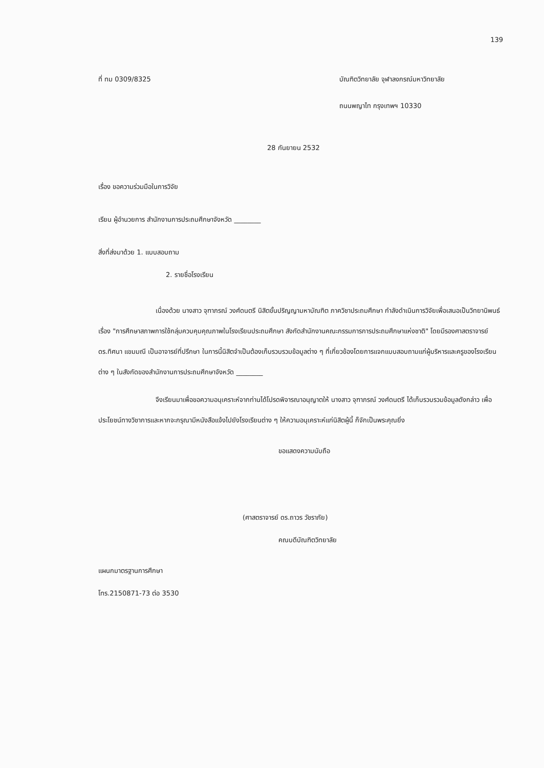139
ที่ ทม 0309/8325 บัณฑิตวิทยาลัย จุฬาลงกรณ์มหาวิทยาลัย
ถนนพญาไท กรุงเทพฯ 10330
28 กันยายน 2532
เรื่อง ขอความร่วมมือในการวิจัย
เรียน ผู้อำนวยการ สำนักงานการประถมศึกษาจังหวัด ________
สิ่งที่ส่งมาด้วย 1. แบบสอบถาม
2. รายชื่อโรงเรียน
เนื่องด้วย นางสาว จุฑาภรณ์ วงศ์ดนตรี นิสิตขั้นปริญญามหาบัณฑิต ภาควิชาประถมศึกษา กำลังดำเนินการวิจัยเพื่อเสนอเป็นวิทยานิพนธ์เรื่อง "การศึกษาสภาพการใช้กลุ่มควบคุมคุณภาพในโรงเรียนประถมศึกษา สังกัดสำนักงานคณะกรรมการการประถมศึกษาแห่งชาติ" โดยมีรองศาสตราจารย์ ดร.ทิศนา แขมมณี เป็นอาจารย์ที่ปรึกษา ในการนี้นิสิตจำเป็นต้องเก็บรวบรวมข้อมูลต่าง ๆ ที่เกี่ยวข้องโดยการแจกแบบสอบถามแก่ผู้บริหารและครูของโรงเรียนต่าง ๆ ในสังกัดของสำนักงานการประถมศึกษาจังหวัด ________
จึงเรียนมาเพื่อขอความอนุเคราะห์จากท่านได้โปรดพิจารณาอนุญาตให้ นางสาว จุฑาภรณ์ วงศ์ดนตรี ได้เก็บรวบรวมข้อมูลดังกล่าว เพื่อประโยชน์ทางวิชาการและหากจะกรุณามีหนังสือแจ้งไปยังโรงเรียนต่าง ๆ ให้ความอนุเคราะห์แก่นิสิตผู้นี้ ก็จักเป็นพระคุณยิ่ง
ขอแสดงความนับถือ
(ศาสตราจารย์ ดร.ถาวร วัชราภัย)
คณบดีบัณฑิตวิทยาลัย
แผนกมาตรฐานการศึกษา
โทร.2150871-73 ต่อ 3530